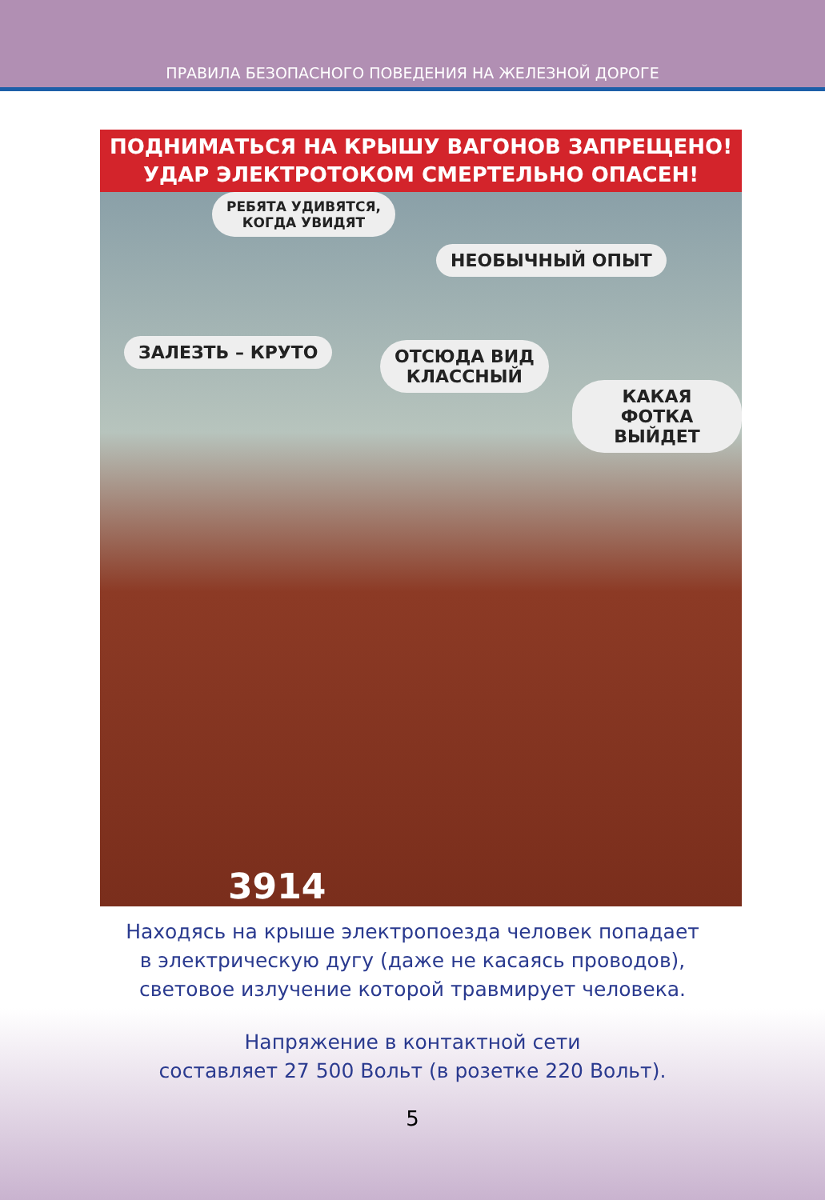ПРАВИЛА БЕЗОПАСНОГО ПОВЕДЕНИЯ НА ЖЕЛЕЗНОЙ ДОРОГЕ
ПОДНИМАТЬСЯ НА КРЫШУ ВАГОНОВ ЗАПРЕЩЕНО!
УДАР ЭЛЕКТРОТОКОМ СМЕРТЕЛЬНО ОПАСЕН!
РЕБЯТА УДИВЯТСЯ,
КОГДА УВИДЯТ
НЕОБЫЧНЫЙ ОПЫТ
ЗАЛЕЗТЬ – КРУТО
ОТСЮДА ВИД
КЛАССНЫЙ
КАКАЯ ФОТКА
ВЫЙДЕТ
3914
Находясь на крыше электропоезда человек попадает
в электрическую дугу (даже не касаясь проводов),
световое излучение которой травмирует человека.
Напряжение в контактной сети
составляет 27 500 Вольт (в розетке 220 Вольт).
5